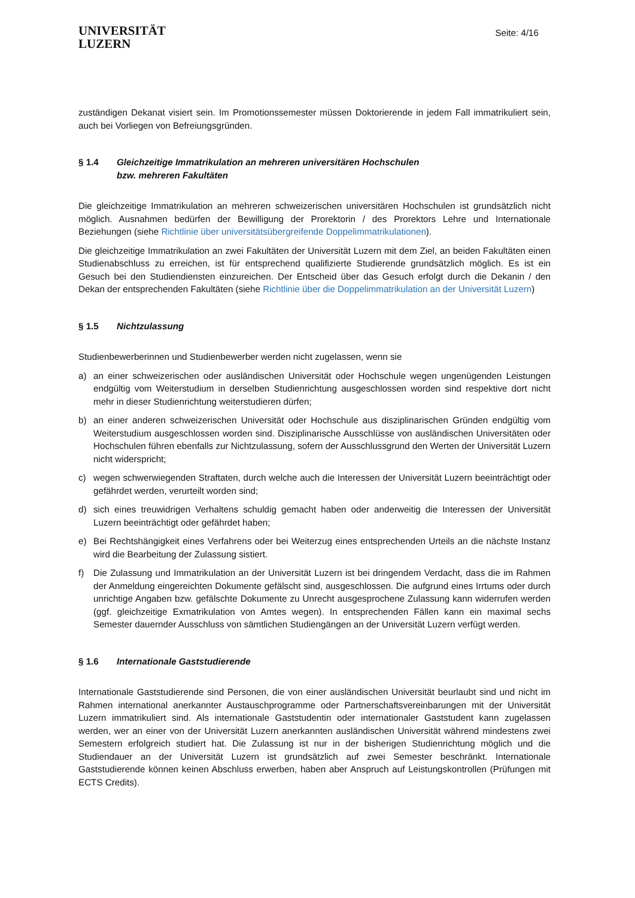UNIVERSITÄT
LUZERN
Seite: 4/16
zuständigen Dekanat visiert sein. Im Promotionssemester müssen Doktorierende in jedem Fall immatrikuliert sein, auch bei Vorliegen von Befreiungsgründen.
§ 1.4 Gleichzeitige Immatrikulation an mehreren universitären Hochschulen
bzw. mehreren Fakultäten
Die gleichzeitige Immatrikulation an mehreren schweizerischen universitären Hochschulen ist grundsätzlich nicht möglich. Ausnahmen bedürfen der Bewilligung der Prorektorin / des Prorektors Lehre und Internationale Beziehungen (siehe Richtlinie über universitätsübergreifende Doppelimmatrikulationen).
Die gleichzeitige Immatrikulation an zwei Fakultäten der Universität Luzern mit dem Ziel, an beiden Fakultäten einen Studienabschluss zu erreichen, ist für entsprechend qualifizierte Studierende grundsätzlich möglich. Es ist ein Gesuch bei den Studiendiensten einzureichen. Der Entscheid über das Gesuch erfolgt durch die Dekanin / den Dekan der entsprechenden Fakultäten (siehe Richtlinie über die Doppelimmatrikulation an der Universität Luzern)
§ 1.5 Nichtzulassung
Studienbewerberinnen und Studienbewerber werden nicht zugelassen, wenn sie
a) an einer schweizerischen oder ausländischen Universität oder Hochschule wegen ungenügenden Leistungen endgültig vom Weiterstudium in derselben Studienrichtung ausgeschlossen worden sind respektive dort nicht mehr in dieser Studienrichtung weiterstudieren dürfen;
b) an einer anderen schweizerischen Universität oder Hochschule aus disziplinarischen Gründen endgültig vom Weiterstudium ausgeschlossen worden sind. Disziplinarische Ausschlüsse von ausländischen Universitäten oder Hochschulen führen ebenfalls zur Nichtzulassung, sofern der Ausschlussgrund den Werten der Universität Luzern nicht widerspricht;
c) wegen schwerwiegenden Straftaten, durch welche auch die Interessen der Universität Luzern beeinträchtigt oder gefährdet werden, verurteilt worden sind;
d) sich eines treuwidrigen Verhaltens schuldig gemacht haben oder anderweitig die Interessen der Universität Luzern beeinträchtigt oder gefährdet haben;
e) Bei Rechtshängigkeit eines Verfahrens oder bei Weiterzug eines entsprechenden Urteils an die nächste Instanz wird die Bearbeitung der Zulassung sistiert.
f) Die Zulassung und Immatrikulation an der Universität Luzern ist bei dringendem Verdacht, dass die im Rahmen der Anmeldung eingereichten Dokumente gefälscht sind, ausgeschlossen. Die aufgrund eines Irrtums oder durch unrichtige Angaben bzw. gefälschte Dokumente zu Unrecht ausgesprochene Zulassung kann widerrufen werden (ggf. gleichzeitige Exmatrikulation von Amtes wegen). In entsprechenden Fällen kann ein maximal sechs Semester dauernder Ausschluss von sämtlichen Studiengängen an der Universität Luzern verfügt werden.
§ 1.6 Internationale Gaststudierende
Internationale Gaststudierende sind Personen, die von einer ausländischen Universität beurlaubt sind und nicht im Rahmen international anerkannter Austauschprogramme oder Partnerschaftsvereinbarungen mit der Universität Luzern immatrikuliert sind. Als internationale Gaststudentin oder internationaler Gaststudent kann zugelassen werden, wer an einer von der Universität Luzern anerkannten ausländischen Universität während mindestens zwei Semestern erfolgreich studiert hat. Die Zulassung ist nur in der bisherigen Studienrichtung möglich und die Studiendauer an der Universität Luzern ist grundsätzlich auf zwei Semester beschränkt. Internationale Gaststudierende können keinen Abschluss erwerben, haben aber Anspruch auf Leistungskontrollen (Prüfungen mit ECTS Credits).